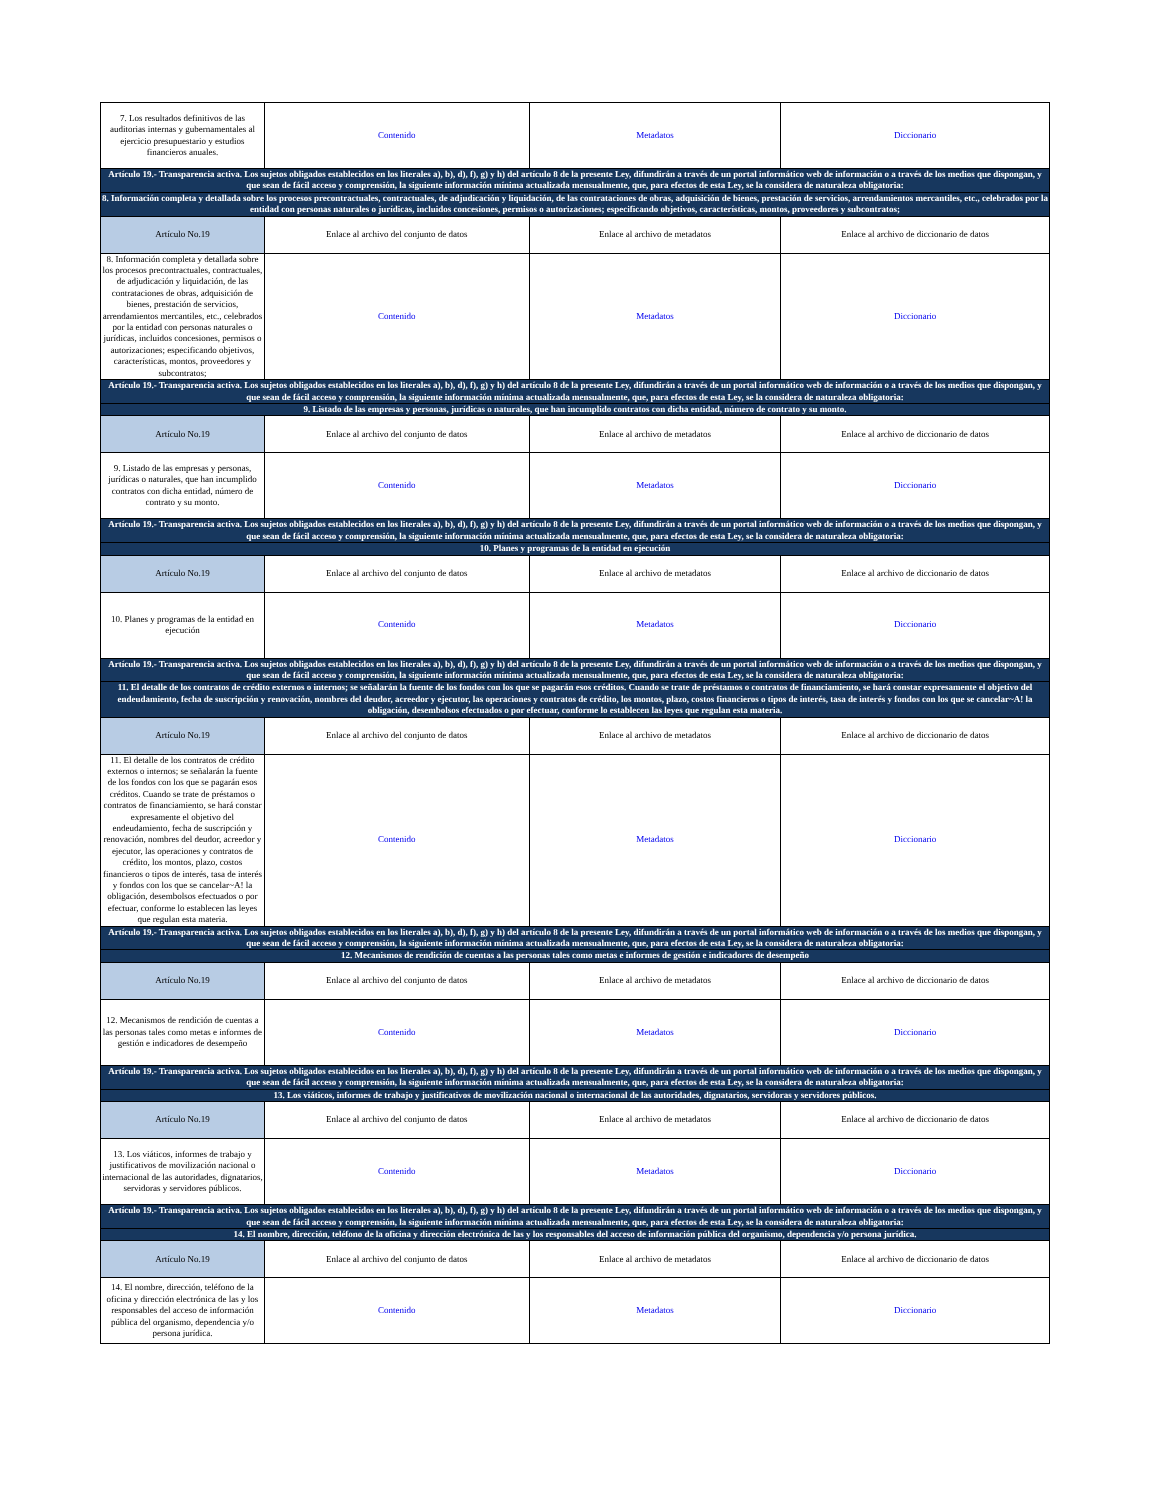| 7. Los resultados definitivos de las auditorias internas y gubernamentales al ejercicio presupuestario y estudios financieros anuales. | Contenido | Metadatos | Diccionario |
| Artículo 19.- Transparencia activa. Los sujetos obligados establecidos en los literales a), b), d), f), g) y h) del artículo 8 de la presente Ley, difundirán a través de un portal informático web de información o a través de los medios que dispongan, y que sean de fácil acceso y comprensión, la siguiente información mínima actualizada mensualmente, que, para efectos de esta Ley, se la considera de naturaleza obligatoria: | | | |
| 8. Información completa y detallada sobre los procesos precontractuales, contractuales, de adjudicación y liquidación, de las contrataciones de obras, adquisición de bienes, prestación de servicios, arrendamientos mercantiles, etc., celebrados por la entidad con personas naturales o jurídicas, incluidos concesiones, permisos o autorizaciones; especificando objetivos, características, montos, proveedores y subcontratos; | | | |
| Artículo No.19 | Enlace al archivo del conjunto de datos | Enlace al archivo de metadatos | Enlace al archivo de diccionario de datos |
| 8. Información completa y detallada sobre los procesos precontractuales, contractuales, de adjudicación y liquidación, de las contrataciones de obras, adquisición de bienes, prestación de servicios, arrendamientos mercantiles, etc., celebrados por la entidad con personas naturales o jurídicas, incluidos concesiones, permisos o autorizaciones; especificando objetivos, características, montos, proveedores y subcontratos; | Contenido | Metadatos | Diccionario |
| Artículo 19.- Transparencia activa. Los sujetos obligados establecidos en los literales a), b), d), f), g) y h) del artículo 8 de la presente Ley, difundirán a través de un portal informático web de información o a través de los medios que dispongan, y que sean de fácil acceso y comprensión, la siguiente información mínima actualizada mensualmente, que, para efectos de esta Ley, se la considera de naturaleza obligatoria: | | | |
| 9. Listado de las empresas y personas, jurídicas o naturales, que han incumplido contratos con dicha entidad, número de contrato y su monto. | | | |
| Artículo No.19 | Enlace al archivo del conjunto de datos | Enlace al archivo de metadatos | Enlace al archivo de diccionario de datos |
| 9. Listado de las empresas y personas, jurídicas o naturales, que han incumplido contratos con dicha entidad, número de contrato y su monto. | Contenido | Metadatos | Diccionario |
| Artículo 19.- Transparencia activa. Los sujetos obligados establecidos en los literales a), b), d), f), g) y h) del artículo 8 de la presente Ley, difundirán a través de un portal informático web de información o a través de los medios que dispongan, y que sean de fácil acceso y comprensión, la siguiente información mínima actualizada mensualmente, que, para efectos de esta Ley, se la considera de naturaleza obligatoria: | | | |
| 10. Planes y programas de la entidad en ejecución | | | |
| Artículo No.19 | Enlace al archivo del conjunto de datos | Enlace al archivo de metadatos | Enlace al archivo de diccionario de datos |
| 10. Planes y programas de la entidad en ejecución | Contenido | Metadatos | Diccionario |
| Artículo 19.- Transparencia activa. Los sujetos obligados establecidos en los literales a), b), d), f), g) y h) del artículo 8 de la presente Ley, difundirán a través de un portal informático web de información o a través de los medios que dispongan, y que sean de fácil acceso y comprensión, la siguiente información mínima actualizada mensualmente, que, para efectos de esta Ley, se la considera de naturaleza obligatoria: | | | |
| 11. El detalle de los contratos de crédito externos o internos; se señalarán la fuente de los fondos con los que se pagarán esos créditos. Cuando se trate de préstamos o contratos de financiamiento, se hará constar expresamente el objetivo del endeudamiento, fecha de suscripción y renovación, nombres del deudor, acreedor y ejecutor, las operaciones y contratos de crédito, los montos, plazo, costos financieros o tipos de interés, tasa de interés y fondos con los que se cancelar~A! la obligación, desembolsos efectuados o por efectuar, conforme lo establecen las leyes que regulan esta materia. | | | |
| Artículo No.19 | Enlace al archivo del conjunto de datos | Enlace al archivo de metadatos | Enlace al archivo de diccionario de datos |
| 11. El detalle de los contratos de crédito externos o internos; se señalarán la fuente de los fondos con los que se pagarán esos créditos. Cuando se trate de préstamos o contratos de financiamiento, se hará constar expresamente el objetivo del endeudamiento, fecha de suscripción y renovación, nombres del deudor, acreedor y ejecutor, las operaciones y contratos de crédito, los montos, plazo, costos financieros o tipos de interés, tasa de interés y fondos con los que se cancelar~A! la obligación, desembolsos efectuados o por efectuar, conforme lo establecen las leyes que regulan esta materia. | Contenido | Metadatos | Diccionario |
| Artículo 19.- Transparencia activa. Los sujetos obligados establecidos en los literales a), b), d), f), g) y h) del artículo 8 de la presente Ley, difundirán a través de un portal informático web de información o a través de los medios que dispongan, y que sean de fácil acceso y comprensión, la siguiente información mínima actualizada mensualmente, que, para efectos de esta Ley, se la considera de naturaleza obligatoria: | | | |
| 12. Mecanismos de rendición de cuentas a las personas tales como metas e informes de gestión e indicadores de desempeño | | | |
| Artículo No.19 | Enlace al archivo del conjunto de datos | Enlace al archivo de metadatos | Enlace al archivo de diccionario de datos |
| 12. Mecanismos de rendición de cuentas a las personas tales como metas e informes de gestión e indicadores de desempeño | Contenido | Metadatos | Diccionario |
| Artículo 19.- Transparencia activa. Los sujetos obligados establecidos en los literales a), b), d), f), g) y h) del artículo 8 de la presente Ley, difundirán a través de un portal informático web de información o a través de los medios que dispongan, y que sean de fácil acceso y comprensión, la siguiente información mínima actualizada mensualmente, que, para efectos de esta Ley, se la considera de naturaleza obligatoria: | | | |
| 13. Los viáticos, informes de trabajo y justificativos de movilización nacional o internacional de las autoridades, dignatarios, servidoras y servidores públicos. | | | |
| Artículo No.19 | Enlace al archivo del conjunto de datos | Enlace al archivo de metadatos | Enlace al archivo de diccionario de datos |
| 13. Los viáticos, informes de trabajo y justificativos de movilización nacional o internacional de las autoridades, dignatarios, servidoras y servidores públicos. | Contenido | Metadatos | Diccionario |
| Artículo 19.- Transparencia activa. Los sujetos obligados establecidos en los literales a), b), d), f), g) y h) del artículo 8 de la presente Ley, difundirán a través de un portal informático web de información o a través de los medios que dispongan, y que sean de fácil acceso y comprensión, la siguiente información mínima actualizada mensualmente, que, para efectos de esta Ley, se la considera de naturaleza obligatoria: | | | |
| 14. El nombre, dirección, teléfono de la oficina y dirección electrónica de las y los responsables del acceso de información pública del organismo, dependencia y/o persona jurídica. | | | |
| Artículo No.19 | Enlace al archivo del conjunto de datos | Enlace al archivo de metadatos | Enlace al archivo de diccionario de datos |
| 14. El nombre, dirección, teléfono de la oficina y dirección electrónica de las y los responsables del acceso de información pública del organismo, dependencia y/o persona jurídica. | Contenido | Metadatos | Diccionario |